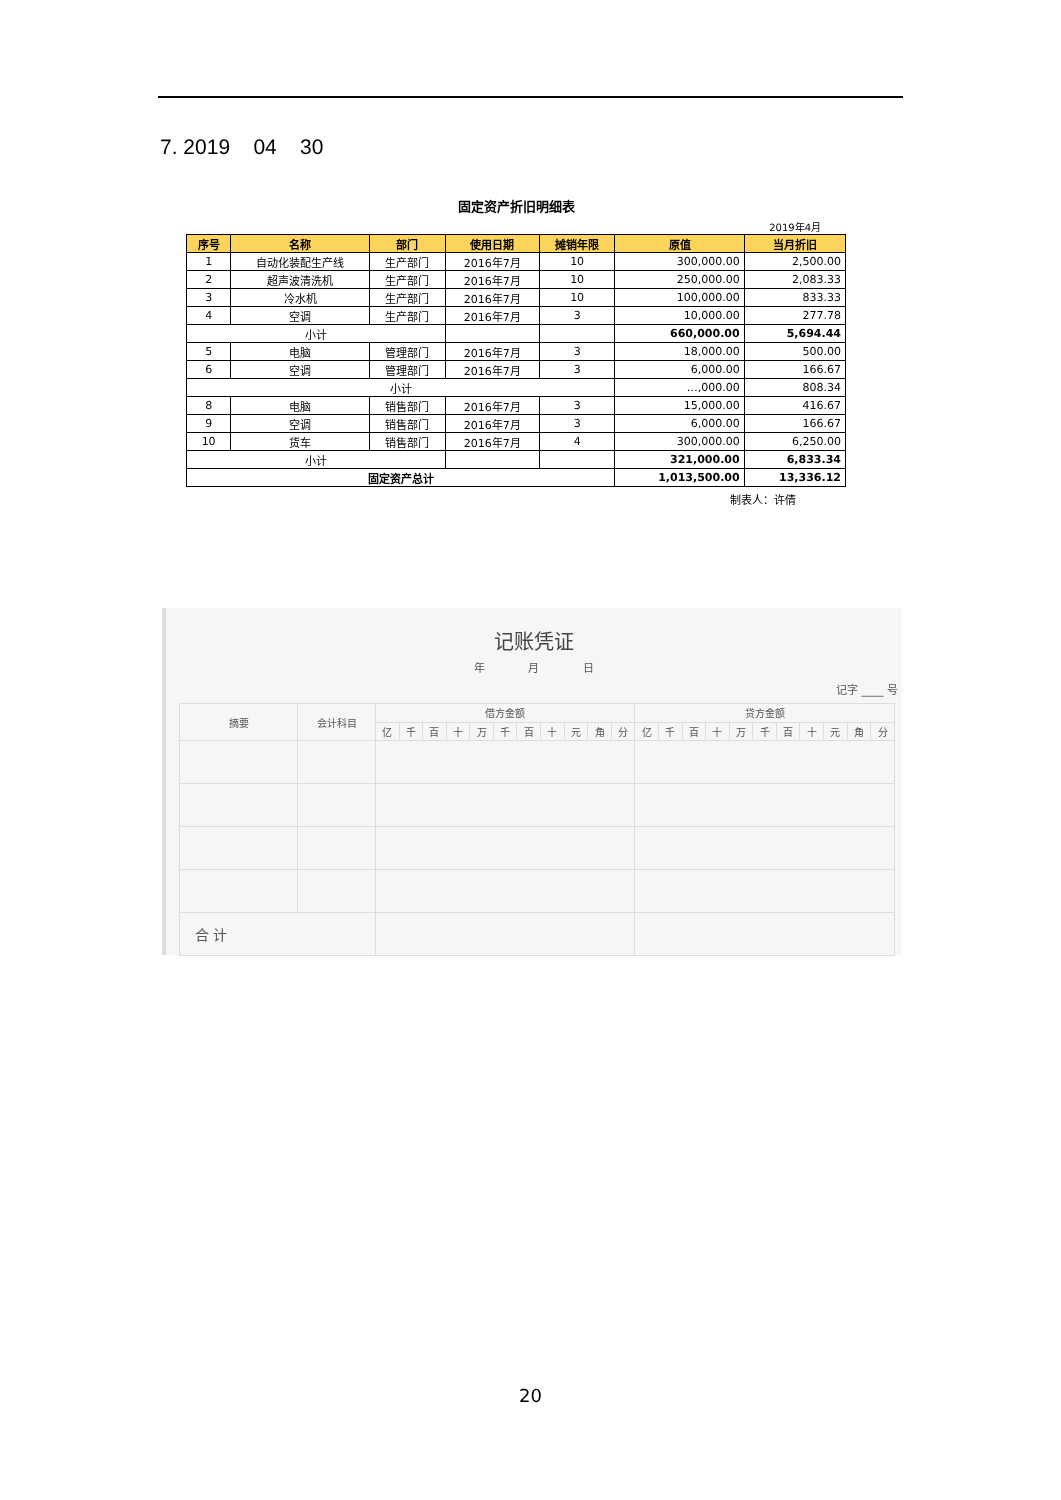7. 2019 04 30
固定资产折旧明细表
2019年4月
| 序号 | 名称 | 部门 | 使用日期 | 摊销年限 | 原值 | 当月折旧 |
| --- | --- | --- | --- | --- | --- | --- |
| 1 | 自动化装配生产线 | 生产部门 | 2016年7月 | 10 | 300,000.00 | 2,500.00 |
| 2 | 超声波清洗机 | 生产部门 | 2016年7月 | 10 | 250,000.00 | 2,083.33 |
| 3 | 冷水机 | 生产部门 | 2016年7月 | 10 | 100,000.00 | 833.33 |
| 4 | 空调 | 生产部门 | 2016年7月 | 3 | 10,000.00 | 277.78 |
| 小计 | | | | | 660,000.00 | 5,694.44 |
| 5 | 电脑 | 管理部门 | 2016年7月 | 3 | 18,000.00 | 500.00 |
| 6 | 空调 | 管理部门 | 2016年7月 | 3 | 6,000.00 | 166.67 |
| 小计 | | | | | …,000.00 | 808.34 |
| 8 | 电脑 | 销售部门 | 2016年7月 | 3 | 15,000.00 | 416.67 |
| 9 | 空调 | 销售部门 | 2016年7月 | 3 | 6,000.00 | 166.67 |
| 10 | 货车 | 销售部门 | 2016年7月 | 4 | 300,000.00 | 6,250.00 |
| 小计 | | | | | 321,000.00 | 6,833.34 |
| 固定资产总计 | | | | | 1,013,500.00 | 13,336.12 |
制表人：许倩
记账凭证
年 月 日
记字 ____ 号
| 摘要 | 会计科目 | 借方金额 | | | | | | | | | | | 贷方金额 | | | | | | | | | | |
| | | 亿 | 千 | 百 | 十 | 万 | 千 | 百 | 十 | 元 | 角 | 分 | 亿 | 千 | 百 | 十 | 万 | 千 | 百 | 十 | 元 | 角 | 分 |
| 合 计 | | | | | | | | | | | | | | | | | | | | | | | |
20